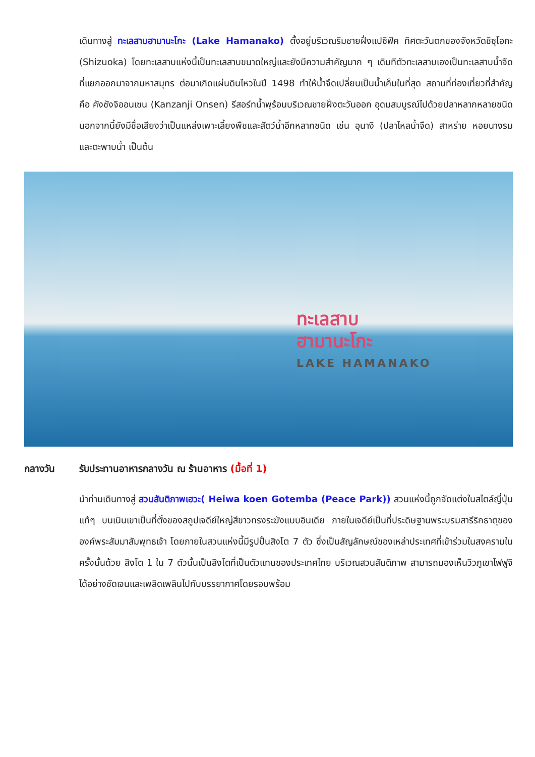เดินทางสู่ ทะเลสาบฮามานะโกะ (Lake Hamanako) ตั้งอยู่บริเวณริมชายฝั่งแปซิฟิค ทิศตะวันตกของจังหวัดชิซุโอกะ (Shizuoka) โดยทะเลสาบแห่งนี้เป็นทะเลสาบขนาดใหญ่และยังมีความสำคัญมาก ๆ เดิมทีตัวทะเลสาบเองเป็นทะเลสาบน้ำจืดที่แยกออกมาจากมหาสมุทร ต่อมาเกิดแผ่นดินไหวในปี 1498 ทำให้น้ำจืดเปลี่ยนเป็นน้ำเค็มในที่สุด สถานที่ท่องเที่ยวที่สำคัญ คือ คังซังจิออนเซน (Kanzanji Onsen) รีสอร์ทน้ำพุร้อนบริเวณชายฝั่งตะวันออก อุดมสมบูรณ์ไปด้วยปลาหลากหลายชนิด นอกจากนี้ยังมีชื่อเสียงว่าเป็นแหล่งเพาะเลี้ยงพืชและสัตว์น้ำอีกหลากชนิด เช่น อุนางิ (ปลาไหลน้ำจืด) สาหร่าย หอยนางรม และตะพาบน้ำ เป็นต้น
ทะเลสาบ
ฮามานะโกะ
LAKE HAMANAKO
กลางวัน รับประทานอาหารกลางวัน ณ ร้านอาหาร (มื้อที่ 1)
นำท่านเดินทางสู่ สวนสันติภาพเฮวะ( Heiwa koen Gotemba (Peace Park)) สวนแห่งนี้ถูกจัดแต่งในสไตล์ญี่ปุ่นแท้ๆ บนเนินเขาเป็นที่ตั้งของสถูปเจดีย์ใหญ่สีขาวทรงระฆังแบบอินเดีย ภายในเจดีย์เป็นที่ประดิษฐานพระบรมสารีริกธาตุขององค์พระสัมมาสัมพุทธเจ้า โดยภายในสวนแห่งนี้มีรูปปั้นสิงโต 7 ตัว ซึ่งเป็นสัญลักษณ์ของเหล่าประเทศที่เข้าร่วมในสงครามในครั้งนั้นด้วย สิงโต 1 ใน 7 ตัวนั้นเป็นสิงโตที่เป็นตัวแทนของประเทศไทย บริเวณสวนสันติภาพ สามารถมองเห็นวิวภูเขาไฟฟูจิได้อย่างชัดเจนและเพลิดเพลินไปกับบรรยากาศโดยรอบพร้อม